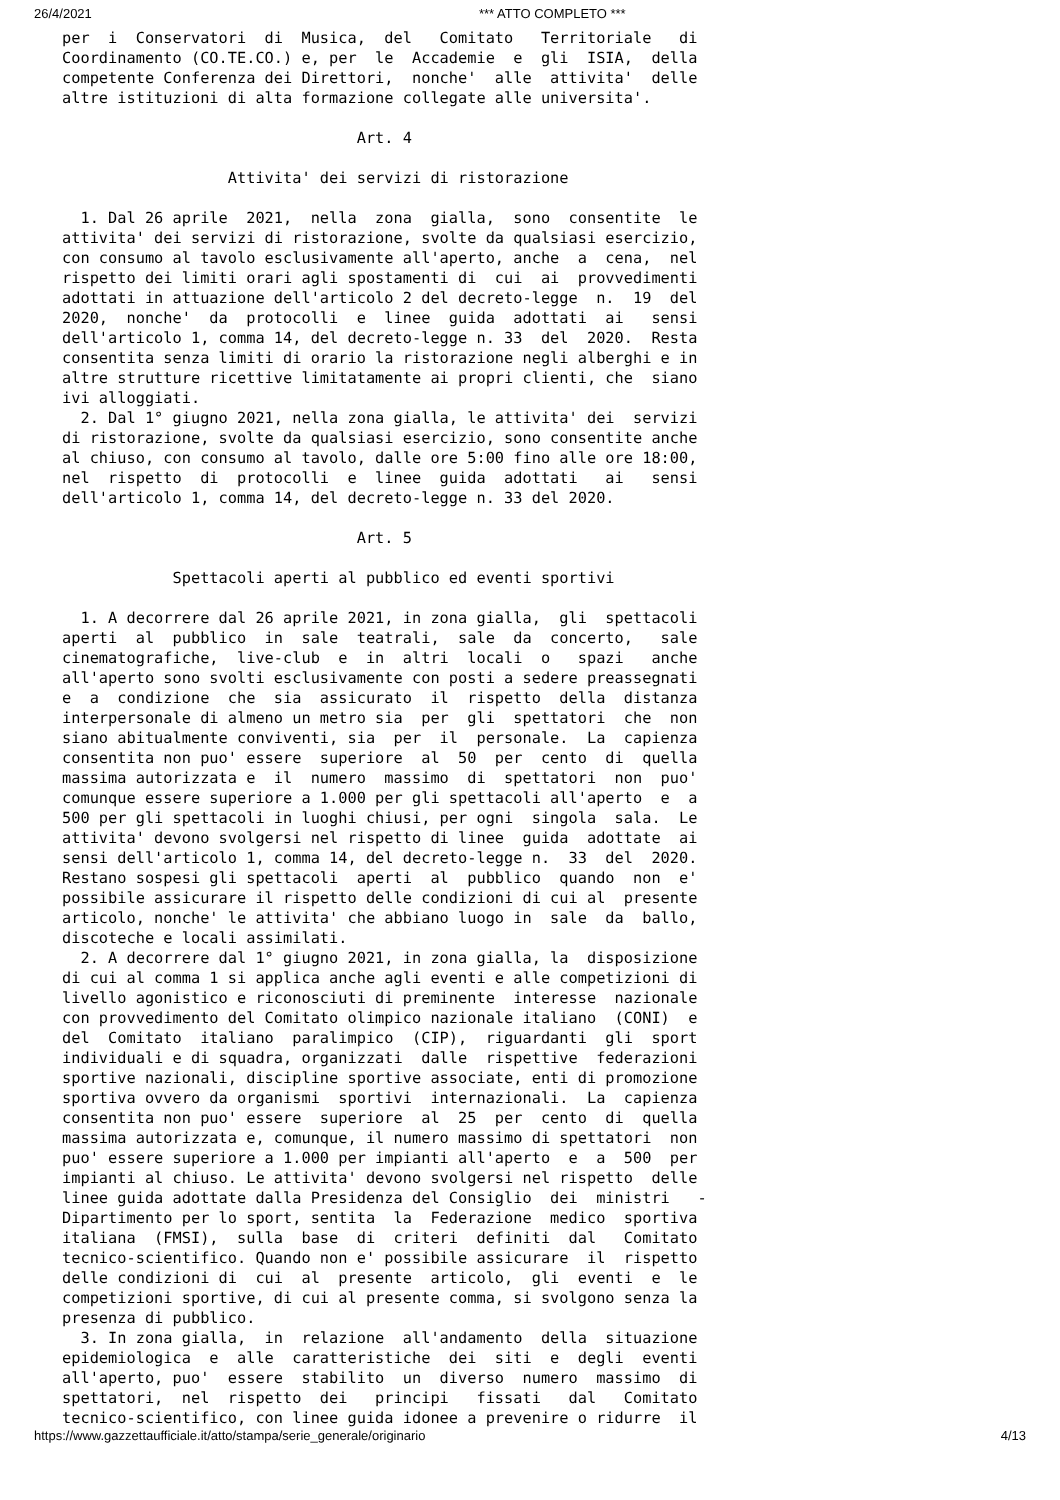26/4/2021 *** ATTO COMPLETO ***
per  i  Conservatori  di  Musica,  del   Comitato   Territoriale   di
Coordinamento (CO.TE.CO.) e, per  le  Accademie  e  gli  ISIA,  della
competente Conferenza dei Direttori,  nonche'  alle  attivita'  delle
altre istituzioni di alta formazione collegate alle universita'.

                                Art. 4

                  Attivita' dei servizi di ristorazione

  1. Dal 26 aprile  2021,  nella  zona  gialla,  sono  consentite  le
attivita' dei servizi di ristorazione, svolte da qualsiasi esercizio,
con consumo al tavolo esclusivamente all'aperto, anche  a  cena,  nel
rispetto dei limiti orari agli spostamenti di  cui  ai  provvedimenti
adottati in attuazione dell'articolo 2 del decreto-legge  n.  19  del
2020,  nonche'  da  protocolli  e  linee  guida  adottati  ai   sensi
dell'articolo 1, comma 14, del decreto-legge n. 33  del  2020.  Resta
consentita senza limiti di orario la ristorazione negli alberghi e in
altre strutture ricettive limitatamente ai propri clienti, che  siano
ivi alloggiati.
  2. Dal 1° giugno 2021, nella zona gialla, le attivita' dei  servizi
di ristorazione, svolte da qualsiasi esercizio, sono consentite anche
al chiuso, con consumo al tavolo, dalle ore 5:00 fino alle ore 18:00,
nel  rispetto  di  protocolli  e  linee  guida  adottati   ai   sensi
dell'articolo 1, comma 14, del decreto-legge n. 33 del 2020.

                                Art. 5

            Spettacoli aperti al pubblico ed eventi sportivi

  1. A decorrere dal 26 aprile 2021, in zona gialla,  gli  spettacoli
aperti  al  pubblico  in  sale  teatrali,  sale  da  concerto,   sale
cinematografiche,  live-club  e  in  altri  locali  o   spazi   anche
all'aperto sono svolti esclusivamente con posti a sedere preassegnati
e  a  condizione  che  sia  assicurato  il  rispetto  della  distanza
interpersonale di almeno un metro sia  per  gli  spettatori  che  non
siano abitualmente conviventi, sia  per  il  personale.  La  capienza
consentita non puo' essere  superiore  al  50  per  cento  di  quella
massima autorizzata e  il  numero  massimo  di  spettatori  non  puo'
comunque essere superiore a 1.000 per gli spettacoli all'aperto  e  a
500 per gli spettacoli in luoghi chiusi, per ogni  singola  sala.  Le
attivita' devono svolgersi nel rispetto di linee  guida  adottate  ai
sensi dell'articolo 1, comma 14, del decreto-legge n.  33  del  2020.
Restano sospesi gli spettacoli  aperti  al  pubblico  quando  non  e'
possibile assicurare il rispetto delle condizioni di cui al  presente
articolo, nonche' le attivita' che abbiano luogo in  sale  da  ballo,
discoteche e locali assimilati.
  2. A decorrere dal 1° giugno 2021, in zona gialla, la  disposizione
di cui al comma 1 si applica anche agli eventi e alle competizioni di
livello agonistico e riconosciuti di preminente  interesse  nazionale
con provvedimento del Comitato olimpico nazionale italiano  (CONI)  e
del  Comitato  italiano  paralimpico  (CIP),  riguardanti  gli  sport
individuali e di squadra, organizzati  dalle  rispettive  federazioni
sportive nazionali, discipline sportive associate, enti di promozione
sportiva ovvero da organismi  sportivi  internazionali.  La  capienza
consentita non puo' essere  superiore  al  25  per  cento  di  quella
massima autorizzata e, comunque, il numero massimo di spettatori  non
puo' essere superiore a 1.000 per impianti all'aperto  e  a  500  per
impianti al chiuso. Le attivita' devono svolgersi nel rispetto  delle
linee guida adottate dalla Presidenza del Consiglio  dei  ministri   -
Dipartimento per lo sport, sentita  la  Federazione  medico  sportiva
italiana  (FMSI),  sulla  base  di  criteri  definiti  dal   Comitato
tecnico-scientifico. Quando non e' possibile assicurare  il  rispetto
delle condizioni di  cui  al  presente  articolo,  gli  eventi  e  le
competizioni sportive, di cui al presente comma, si svolgono senza la
presenza di pubblico.
  3. In zona gialla,  in  relazione  all'andamento  della  situazione
epidemiologica  e  alle  caratteristiche  dei  siti  e  degli  eventi
all'aperto, puo'  essere  stabilito  un  diverso  numero  massimo  di
spettatori,  nel  rispetto  dei   principi   fissati   dal   Comitato
tecnico-scientifico, con linee guida idonee a prevenire o ridurre  il
https://www.gazzettaufficiale.it/atto/stampa/serie_generale/originario 4/13